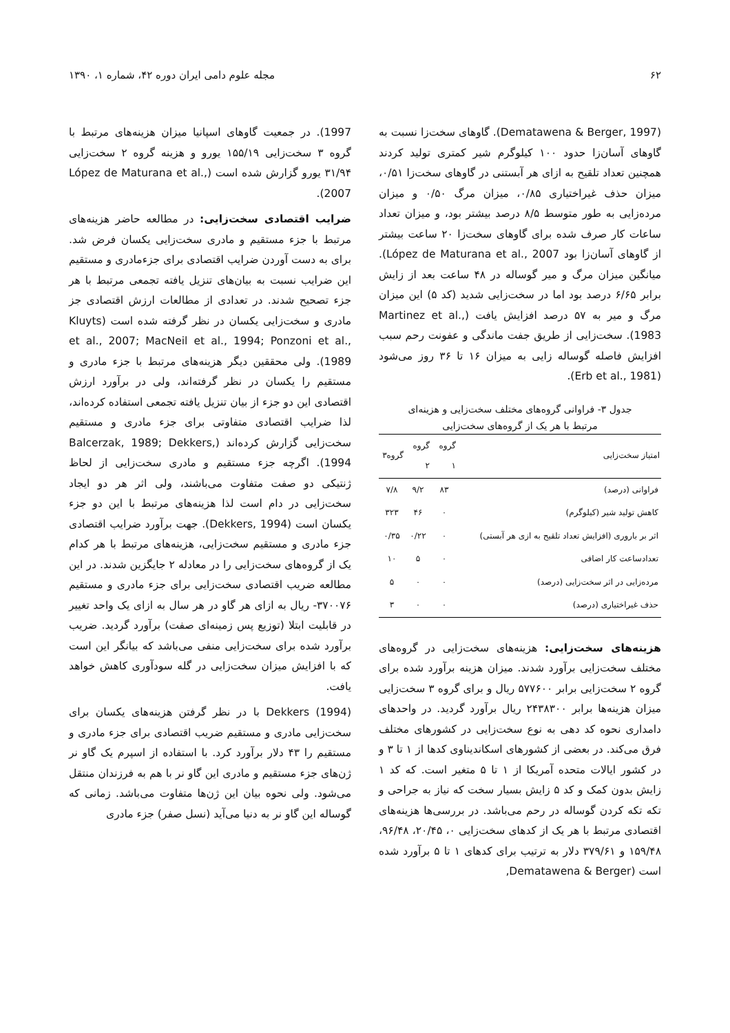۶۲ مجله علوم دامی ایران دوره ۴۲، شماره ۱، ۱۳۹۰
(Dematawena & Berger, 1997). گاوهای سخت‌زا نسبت به گاوهای آسان‌زا حدود ۱۰۰ کیلوگرم شیر کمتری تولید کردند همچنین تعداد تلقیح به ازای هر آبستنی در گاوهای سخت‌زا ۰/۵۱، میزان حذف غیراختیاری ۰/۸۵، میزان مرگ ۰/۵۰ و میزان مرده‌زایی به طور متوسط ۸/۵ درصد بیشتر بود، و میزان تعداد ساعات کار صرف شده برای گاوهای سخت‌زا ۲۰ ساعت بیشتر از گاوهای آسان‌زا بود López de Maturana et al., 2007). میانگین میزان مرگ و میر گوساله در ۴۸ ساعت بعد از زایش برابر ۶/۶۵ درصد بود اما در سخت‌زایی شدید (کد ۵) این میزان مرگ و میر به ۵۷ درصد افزایش یافت (Martinez et al., 1983). سخت‌زایی از طریق جفت ماندگی و عفونت رحم سبب افزایش فاصله گوساله زایی به میزان ۱۶ تا ۳۶ روز می‌شود (Erb et al., 1981).
جدول ۳- فراوانی گروه‌های مختلف سخت‌زایی و هزینه‌ای
مرتبط با هر یک از گروه‌های سخت‌زایی
| امتیاز سخت‌زایی | گروه ۱ | گروه ۲ | گروه۳ |
| --- | --- | --- | --- |
| فراوانی (درصد) | ۸۳ | ۹/۲ | ۷/۸ |
| کاهش تولید شیر (کیلوگرم) | ۰ | ۴۶ | ۳۲۳ |
| اثر بر باروری (افزایش تعداد تلقیح به ازی هر آبستی) | ۰ | ۰/۲۲ | ۰/۳۵ |
| تعدادساعت کار اضافی | ۰ | ۵ | ۱۰ |
| مرده‌زایی در اثر سخت‌زایی (درصد) | ۰ | ۰ | ۵ |
| حذف غیراختیاری (درصد) | ۰ | ۰ | ۳ |
هزینه‌های سخت‌زایی: هزینه‌های سخت‌زایی در گروه‌های مختلف سخت‌زایی برآورد شدند. میزان هزینه برآورد شده برای گروه ۲ سخت‌زایی برابر ۵۷۷۶۰۰ ریال و برای گروه ۳ سخت‌زایی میزان هزینه‌ها برابر ۲۴۳۸۳۰۰ ریال برآورد گردید. در واحدهای دامداری نحوه کد دهی به نوع سخت‌زایی در کشورهای مختلف فرق می‌کند. در بعضی از کشورهای اسکاندیناوی کدها از ۱ تا ۳ و در کشور ایالات متحده آمریکا از ۱ تا ۵ متغیر است. که کد ۱ زایش بدون کمک و کد ۵ زایش بسیار سخت که نیاز به جراحی و تکه تکه کردن گوساله در رحم می‌باشد. در بررسی‌ها هزینه‌های اقتصادی مرتبط با هر یک از کدهای سخت‌زایی ۰، ۲۰/۴۵، ۹۶/۴۸، ۱۵۹/۴۸ و ۳۷۹/۶۱ دلار به ترتیب برای کدهای ۱ تا ۵ برآورد شده است (Dematawena & Berger,
1997). در جمعیت گاوهای اسپانیا میزان هزینه‌های مرتبط با گروه ۳ سخت‌زایی ۱۵۵/۱۹ یورو و هزینه گروه ۲ سخت‌زایی ۳۱/۹۴ یورو گزارش شده است (López de Maturana et al., 2007).
ضرایب اقتصادی سخت‌زایی: در مطالعه حاضر هزینه‌های مرتبط با جزء مستقیم و مادری سخت‌زایی یکسان فرض شد. برای به دست آوردن ضرایب اقتصادی برای جزءمادری و مستقیم این ضرایب نسبت به بیان‌های تنزیل یافته تجمعی مرتبط با هر جزء تصحیح شدند. در تعدادی از مطالعات ارزش اقتصادی جز مادری و سخت‌زایی یکسان در نظر گرفته شده است (Kluyts et al., 2007; MacNeil et al., 1994; Ponzoni et al., 1989). ولی محققین دیگر هزینه‌های مرتبط با جزء مادری و مستقیم را یکسان در نظر گرفته‌اند، ولی در برآورد ارزش اقتصادی این دو جزء از بیان تنزیل یافته تجمعی استفاده کرده‌اند، لذا ضرایب اقتصادی متفاوتی برای جزء مادری و مستقیم سخت‌زایی گزارش کرده‌اند (Balcerzak, 1989; Dekkers, 1994). اگرچه جزء مستقیم و مادری سخت‌زایی از لحاظ ژنتیکی دو صفت متفاوت می‌باشند، ولی اثر هر دو ایجاد سخت‌زایی در دام است لذا هزینه‌های مرتبط با این دو جزء یکسان است (Dekkers, 1994). جهت برآورد ضرایب اقتصادی جزء مادری و مستقیم سخت‌زایی، هزینه‌های مرتبط با هر کدام یک از گروه‌های سخت‌زایی را در معادله ۲ جایگزین شدند. در این مطالعه ضریب اقتصادی سخت‌زایی برای جزء مادری و مستقیم ۳۷۰۰۷۶- ریال به ازای هر گاو در هر سال به ازای یک واحد تغییر در قابلیت ابتلا (توزیع پس زمینه‌ای صفت) برآورد گردید. ضریب برآورد شده برای سخت‌زایی منفی می‌باشد که بیانگر این است که با افزایش میزان سخت‌زایی در گله سودآوری کاهش خواهد یافت.
Dekkers (1994) با در نظر گرفتن هزینه‌های یکسان برای سخت‌زایی مادری و مستقیم ضریب اقتصادی برای جزء مادری و مستقیم را ۴۳ دلار برآورد کرد. با استفاده از اسپرم یک گاو نر ژن‌های جزء مستقیم و مادری این گاو نر با هم به فرزندان منتقل می‌شود. ولی نحوه بیان این ژن‌ها متفاوت می‌باشد. زمانی که گوساله این گاو نر به دنیا می‌آید (نسل صفر) جزء مادری